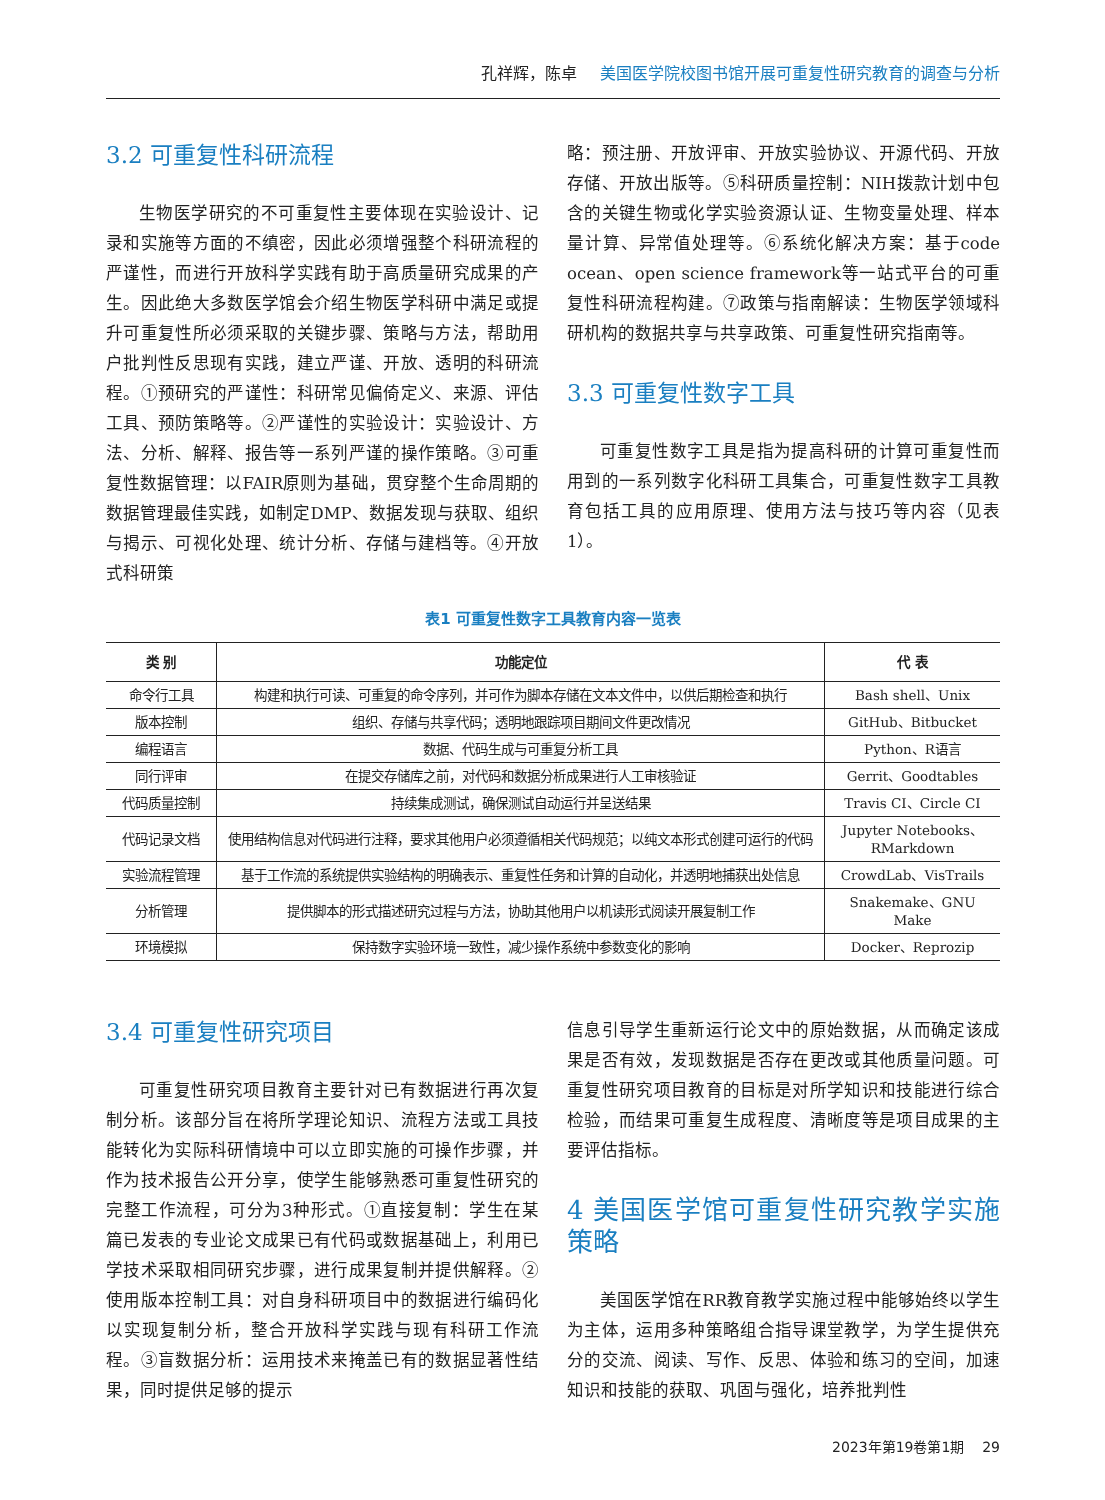孔祥辉，陈卓 美国医学院校图书馆开展可重复性研究教育的调查与分析
3.2 可重复性科研流程
生物医学研究的不可重复性主要体现在实验设计、记录和实施等方面的不缜密，因此必须增强整个科研流程的严谨性，而进行开放科学实践有助于高质量研究成果的产生。因此绝大多数医学馆会介绍生物医学科研中满足或提升可重复性所必须采取的关键步骤、策略与方法，帮助用户批判性反思现有实践，建立严谨、开放、透明的科研流程。①预研究的严谨性：科研常见偏倚定义、来源、评估工具、预防策略等。②严谨性的实验设计：实验设计、方法、分析、解释、报告等一系列严谨的操作策略。③可重复性数据管理：以FAIR原则为基础，贯穿整个生命周期的数据管理最佳实践，如制定DMP、数据发现与获取、组织与揭示、可视化处理、统计分析、存储与建档等。④开放式科研策
略：预注册、开放评审、开放实验协议、开源代码、开放存储、开放出版等。⑤科研质量控制：NIH拨款计划中包含的关键生物或化学实验资源认证、生物变量处理、样本量计算、异常值处理等。⑥系统化解决方案：基于code ocean、open science framework等一站式平台的可重复性科研流程构建。⑦政策与指南解读：生物医学领域科研机构的数据共享与共享政策、可重复性研究指南等。
3.3 可重复性数字工具
可重复性数字工具是指为提高科研的计算可重复性而用到的一系列数字化科研工具集合，可重复性数字工具教育包括工具的应用原理、使用方法与技巧等内容（见表1）。
表1 可重复性数字工具教育内容一览表
| 类 别 | 功能定位 | 代 表 |
| --- | --- | --- |
| 命令行工具 | 构建和执行可读、可重复的命令序列，并可作为脚本存储在文本文件中，以供后期检查和执行 | Bash shell、Unix |
| 版本控制 | 组织、存储与共享代码；透明地跟踪项目期间文件更改情况 | GitHub、Bitbucket |
| 编程语言 | 数据、代码生成与可重复分析工具 | Python、R语言 |
| 同行评审 | 在提交存储库之前，对代码和数据分析成果进行人工审核验证 | Gerrit、Goodtables |
| 代码质量控制 | 持续集成测试，确保测试自动运行并呈送结果 | Travis CI、Circle CI |
| 代码记录文档 | 使用结构信息对代码进行注释，要求其他用户必须遵循相关代码规范；以纯文本形式创建可运行的代码 | Jupyter Notebooks、RMarkdown |
| 实验流程管理 | 基于工作流的系统提供实验结构的明确表示、重复性任务和计算的自动化，并透明地捕获出处信息 | CrowdLab、VisTrails |
| 分析管理 | 提供脚本的形式描述研究过程与方法，协助其他用户以机读形式阅读开展复制工作 | Snakemake、GNU Make |
| 环境模拟 | 保持数字实验环境一致性，减少操作系统中参数变化的影响 | Docker、Reprozip |
3.4 可重复性研究项目
可重复性研究项目教育主要针对已有数据进行再次复制分析。该部分旨在将所学理论知识、流程方法或工具技能转化为实际科研情境中可以立即实施的可操作步骤，并作为技术报告公开分享，使学生能够熟悉可重复性研究的完整工作流程，可分为3种形式。①直接复制：学生在某篇已发表的专业论文成果已有代码或数据基础上，利用已学技术采取相同研究步骤，进行成果复制并提供解释。②使用版本控制工具：对自身科研项目中的数据进行编码化以实现复制分析，整合开放科学实践与现有科研工作流程。③盲数据分析：运用技术来掩盖已有的数据显著性结果，同时提供足够的提示
信息引导学生重新运行论文中的原始数据，从而确定该成果是否有效，发现数据是否存在更改或其他质量问题。可重复性研究项目教育的目标是对所学知识和技能进行综合检验，而结果可重复生成程度、清晰度等是项目成果的主要评估指标。
4 美国医学馆可重复性研究教学实施策略
美国医学馆在RR教育教学实施过程中能够始终以学生为主体，运用多种策略组合指导课堂教学，为学生提供充分的交流、阅读、写作、反思、体验和练习的空间，加速知识和技能的获取、巩固与强化，培养批判性
2023年第19卷第1期 29